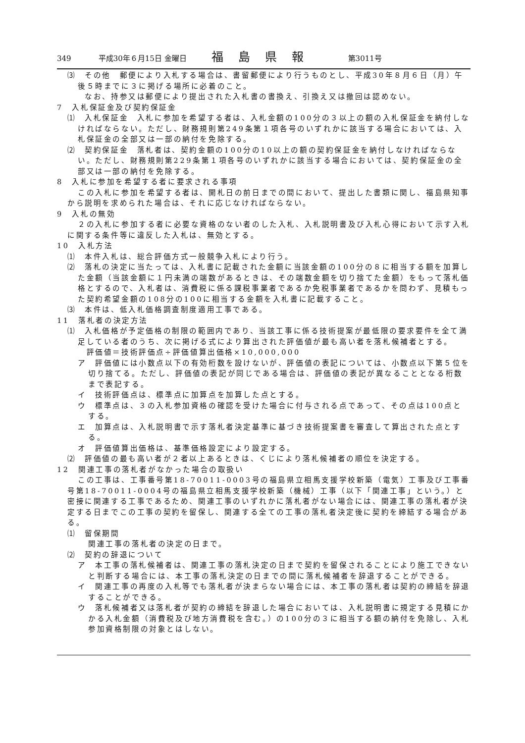349 平成30年６月15日 金曜日 福島県報 第3011号
⑶　その他　郵便により入札する場合は、書留郵便により行うものとし、平成30年８月６日（月）午後５時までに３に掲げる場所に必着のこと。
　　なお、持参又は郵便により提出された入札書の書換え、引換え又は撤回は認めない。
7　入札保証金及び契約保証金
⑴　入札保証金　入札に参加を希望する者は、入札金額の100分の３以上の額の入札保証金を納付しなければならない。ただし、財務規則第249条第１項各号のいずれかに該当する場合においては、入札保証金の全部又は一部の納付を免除する。
⑵　契約保証金　落札者は、契約金額の100分の10以上の額の契約保証金を納付しなければならない。ただし、財務規則第229条第１項各号のいずれかに該当する場合においては、契約保証金の全部又は一部の納付を免除する。
8　入札に参加を希望する者に要求される事項
この入札に参加を希望する者は、開札日の前日までの間において、提出した書類に関し、福島県知事から説明を求められた場合は、それに応じなければならない。
9　入札の無効
２の入札に参加する者に必要な資格のない者のした入札、入札説明書及び入札心得において示す入札に関する条件等に違反した入札は、無効とする。
10　入札方法
⑴　本件入札は、総合評価方式一般競争入札により行う。
⑵　落札の決定に当たっては、入札書に記載された金額に当該金額の100分の８に相当する額を加算した金額（当該金額に１円未満の端数があるときは、その端数金額を切り捨てた金額）をもって落札価格とするので、入札者は、消費税に係る課税事業者であるか免税事業者であるかを問わず、見積もった契約希望金額の108分の100に相当する金額を入札書に記載すること。
⑶　本件は、低入札価格調査制度適用工事である。
11　落札者の決定方法
⑴　入札価格が予定価格の制限の範囲内であり、当該工事に係る技術提案が最低限の要求要件を全て満足している者のうち、次に掲げる式により算出された評価値が最も高い者を落札候補者とする。
　評価値＝技術評価点÷評価値算出価格×10,000,000
ア　評価値には小数点以下の有効桁数を設けないが、評価値の表記については、小数点以下第５位を切り捨てる。ただし、評価値の表記が同じである場合は、評価値の表記が異なることとなる桁数まで表記する。
イ　技術評価点は、標準点に加算点を加算した点とする。
ウ　標準点は、３の入札参加資格の確認を受けた場合に付与される点であって、その点は100点とする。
エ　加算点は、入札説明書で示す落札者決定基準に基づき技術提案書を審査して算出された点とする。
オ　評価値算出価格は、基準価格設定により設定する。
⑵　評価値の最も高い者が２者以上あるときは、くじにより落札候補者の順位を決定する。
12　関連工事の落札者がなかった場合の取扱い
この工事は、工事番号第18-70011-0003号の福島県立相馬支援学校新築（電気）工事及び工事番号第18-70011-0004号の福島県立相馬支援学校新築（機械）工事（以下「関連工事」という。）と密接に関連する工事であるため、関連工事のいずれかに落札者がない場合には、関連工事の落札者が決定する日までこの工事の契約を留保し、関連する全ての工事の落札者決定後に契約を締結する場合がある。
⑴　留保期間
関連工事の落札者の決定の日まで。
⑵　契約の辞退について
ア　本工事の落札候補者は、関連工事の落札決定の日まで契約を留保されることにより施工できないと判断する場合には、本工事の落札決定の日までの間に落札候補者を辞退することができる。
イ　関連工事の再度の入札等でも落札者が決まらない場合には、本工事の落札者は契約の締結を辞退することができる。
ウ　落札候補者又は落札者が契約の締結を辞退した場合においては、入札説明書に規定する見積にかかる入札金額（消費税及び地方消費税を含む。）の100分の３に相当する額の納付を免除し、入札参加資格制限の対象とはしない。